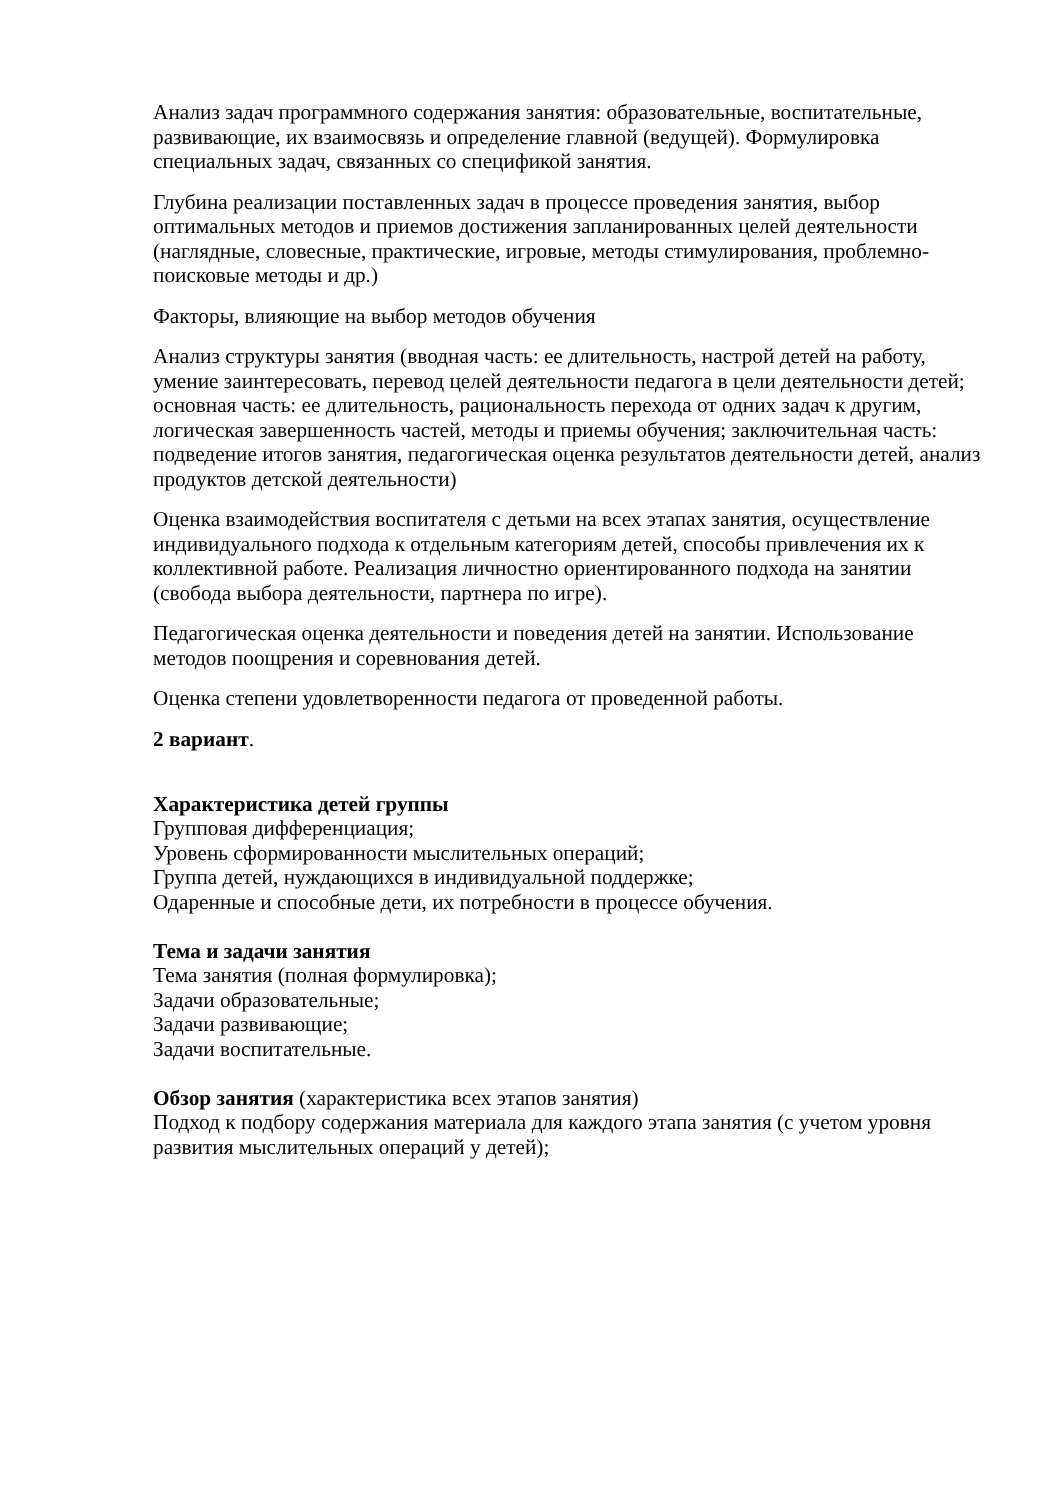Анализ задач программного содержания занятия: образовательные, воспитательные, развивающие, их взаимосвязь и определение главной (ведущей). Формулировка специальных задач, связанных со спецификой занятия.
Глубина реализации поставленных задач в процессе проведения занятия, выбор оптимальных методов и приемов достижения запланированных целей деятельности (наглядные, словесные, практические, игровые, методы стимулирования, проблемно-поисковые методы и др.)
Факторы, влияющие на выбор методов обучения
Анализ структуры занятия (вводная часть: ее длительность, настрой детей на работу, умение заинтересовать, перевод целей деятельности педагога в цели деятельности детей; основная часть: ее длительность, рациональность перехода от одних задач к другим, логическая завершенность частей, методы и приемы обучения; заключительная часть: подведение итогов занятия, педагогическая оценка результатов деятельности детей, анализ продуктов детской деятельности)
Оценка взаимодействия воспитателя с детьми на всех этапах занятия, осуществление индивидуального подхода к отдельным категориям детей, способы привлечения их к коллективной работе. Реализация личностно ориентированного подхода на занятии (свобода выбора деятельности, партнера по игре).
Педагогическая оценка деятельности и поведения детей на занятии. Использование методов поощрения и соревнования детей.
Оценка степени удовлетворенности педагога от проведенной работы.
2 вариант.
Характеристика детей группы
Групповая дифференциация;
Уровень сформированности мыслительных операций;
Группа детей, нуждающихся в индивидуальной поддержке;
Одаренные и способные дети, их потребности в процессе обучения.
Тема и задачи занятия
Тема занятия (полная формулировка);
Задачи образовательные;
Задачи развивающие;
Задачи воспитательные.
Обзор занятия (характеристика всех этапов занятия)
Подход к подбору содержания материала для каждого этапа занятия (с учетом уровня развития мыслительных операций у детей);